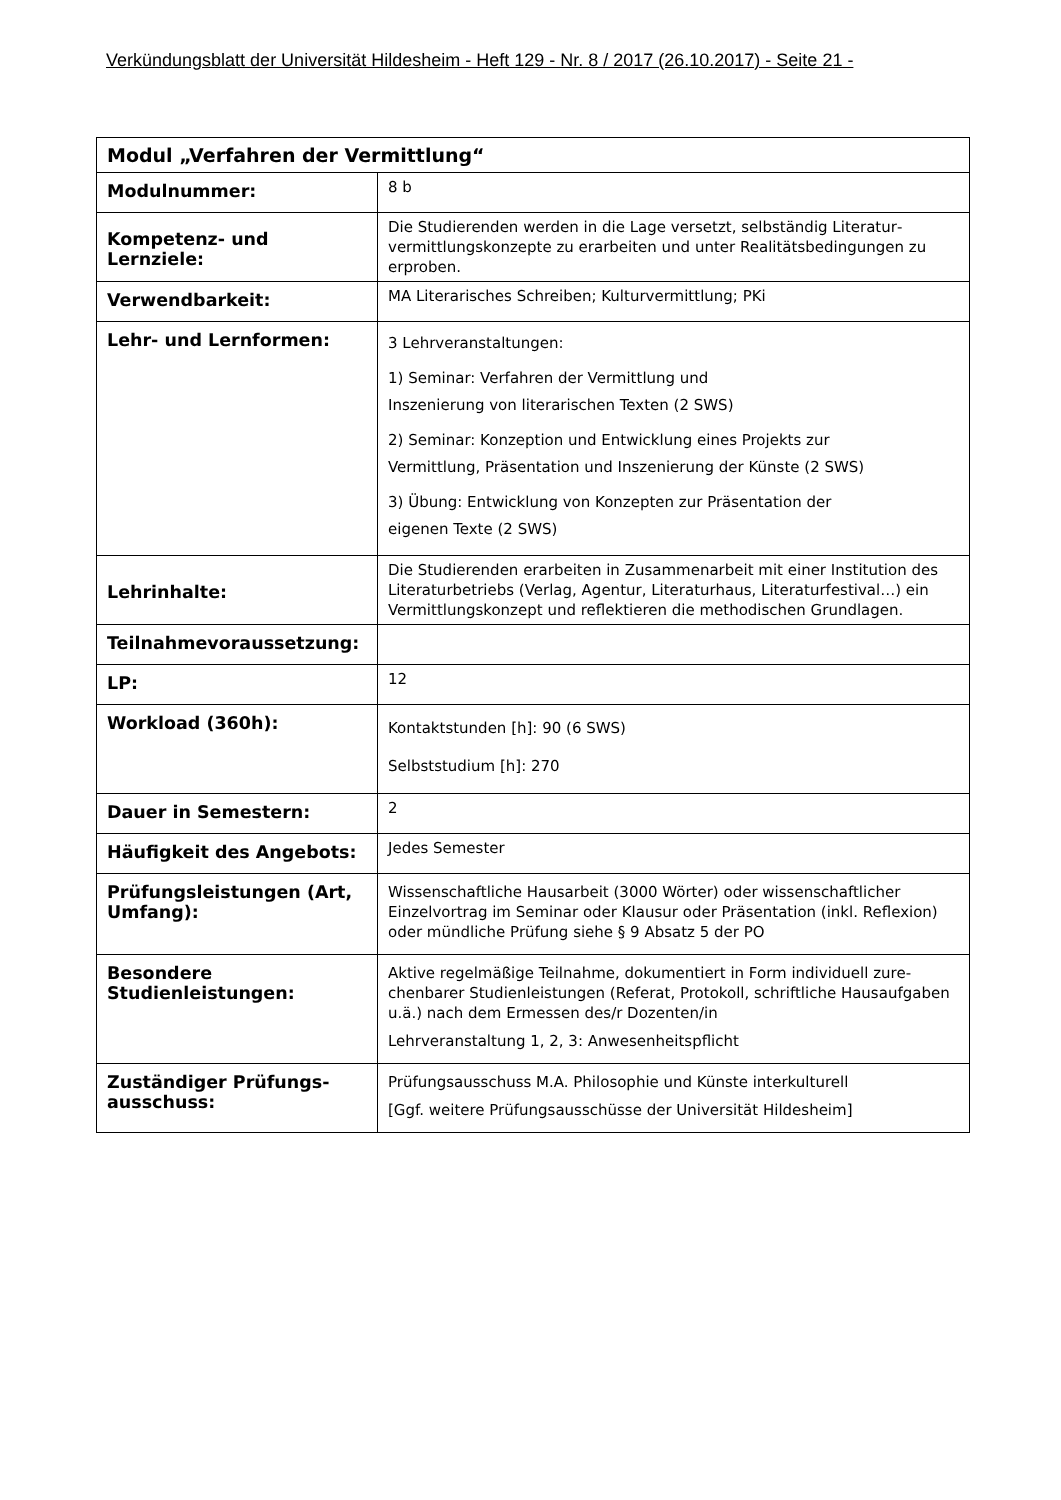Verkündungsblatt der Universität Hildesheim - Heft 129 - Nr. 8 / 2017 (26.10.2017) - Seite 21 -
| Modul „Verfahren der Vermittlung“ | |
| --- | --- |
| Modulnummer: | 8 b |
| Kompetenz- und Lernziele: | Die Studierenden werden in die Lage versetzt, selbständig Literatur­vermittlungskonzepte zu erarbeiten und unter Realitätsbedingungen zu erproben. |
| Verwendbarkeit: | MA Literarisches Schreiben; Kulturvermittlung; PKi |
| Lehr- und Lernformen: | 3 Lehrveranstaltungen: 1) Seminar: Verfahren der Vermittlung und Inszenierung von literarischen Texten (2 SWS) 2) Seminar: Konzeption und Entwicklung eines Projekts zur Vermittlung, Präsentation und Inszenierung der Künste (2 SWS) 3) Übung: Entwicklung von Konzepten zur Präsentation der eigenen Texte (2 SWS) |
| Lehrinhalte: | Die Studierenden erarbeiten in Zusammenarbeit mit einer Institution des Literaturbetriebs (Verlag, Agentur, Literaturhaus, Lite­raturfestival…) ein Vermittlungskonzept und reflektieren die methodi­schen Grundlagen. |
| Teilnahmevoraussetzung: | |
| LP: | 12 |
| Workload (360h): | Kontaktstunden [h]: 90 (6 SWS) Selbststudium [h]: 270 |
| Dauer in Semestern: | 2 |
| Häufigkeit des Angebots: | Jedes Semester |
| Prüfungsleistungen (Art, Umfang): | Wissenschaftliche Hausarbeit (3000 Wörter) oder wissenschaftlicher Einzelvortrag im Seminar oder Klausur oder Präsentation (inkl. Refle­xion) oder mündliche Prüfung siehe § 9 Absatz 5 der PO |
| Besondere Studienleistungen: | Aktive regelmäßige Teilnahme, dokumentiert in Form individuell zure­chenbarer Studienleistungen (Referat, Protokoll, schriftliche Hausauf­gaben u.ä.) nach dem Ermessen des/r Dozenten/in Lehrveranstaltung 1, 2, 3: Anwesenheitspflicht |
| Zuständiger Prüfungs­ausschuss: | Prüfungsausschuss M.A. Philosophie und Künste interkulturell [Ggf. weitere Prüfungsausschüsse der Universität Hildesheim] |